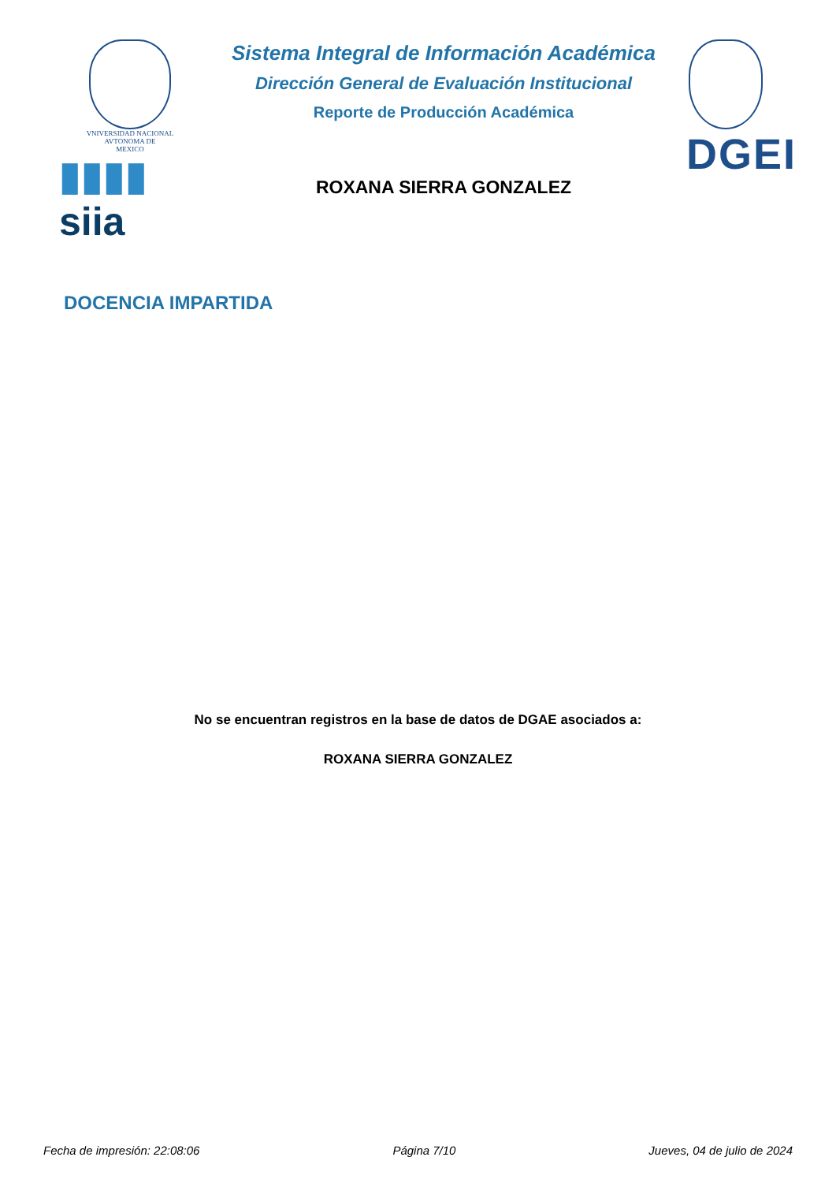VNIVERSIDAD NACIONAL
AVTONOMA DE
MEXICO
▮▮▮▮ siia
Sistema Integral de Información Académica
Dirección General de Evaluación Institucional
Reporte de Producción Académica
ROXANA SIERRA GONZALEZ
DGEI
DOCENCIA IMPARTIDA
No se encuentran registros en la base de datos de DGAE asociados a:
ROXANA SIERRA GONZALEZ
Fecha de impresión: 22:08:06 Página 7/10 Jueves, 04 de julio de 2024